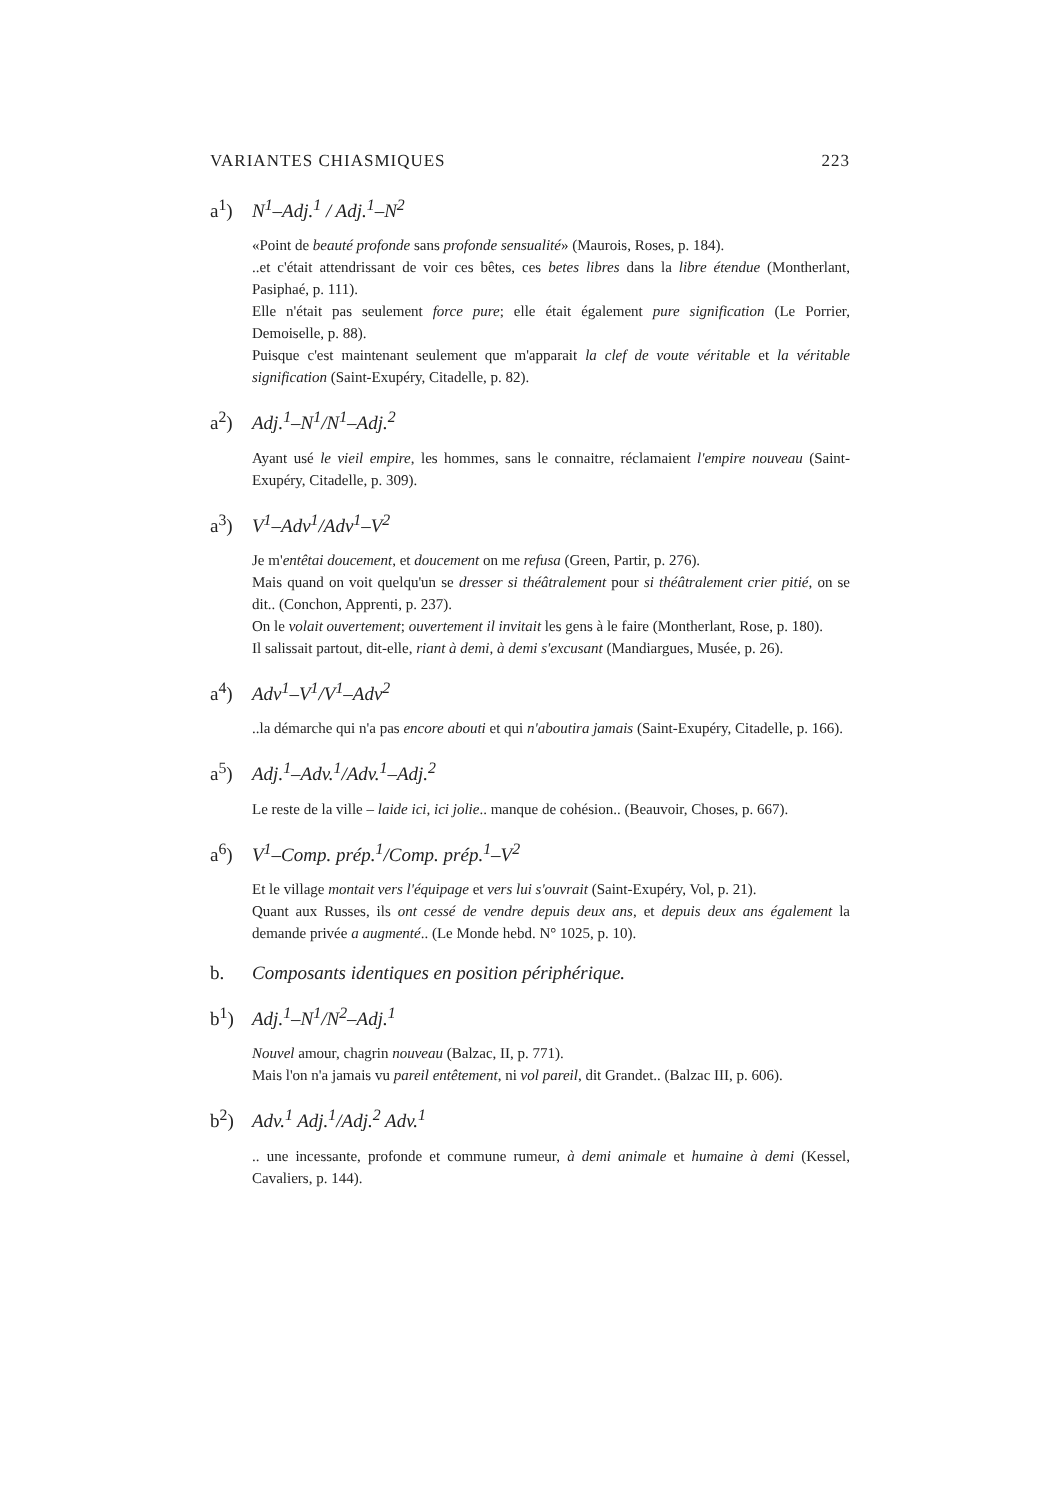VARIANTES CHIASMIQUES 223
a<sup>1</sup>) N<sup>1</sup>–Adj.<sup>1</sup> / Adj.<sup>1</sup>–N<sup>2</sup>
«Point de beauté profonde sans profonde sensualité» (Maurois, Roses, p. 184).
..et c'était attendrissant de voir ces bêtes, ces betes libres dans la libre étendue (Montherlant, Pasiphaé, p. 111).
Elle n'était pas seulement force pure; elle était également pure signification (Le Porrier, Demoiselle, p. 88).
Puisque c'est maintenant seulement que m'apparait la clef de voute véritable et la véritable signification (Saint-Exupéry, Citadelle, p. 82).
a<sup>2</sup>) Adj.<sup>1</sup>–N<sup>1</sup>/N<sup>1</sup>–Adj.<sup>2</sup>
Ayant usé le vieil empire, les hommes, sans le connaitre, réclamaient l'empire nouveau (Saint-Exupéry, Citadelle, p. 309).
a<sup>3</sup>) V<sup>1</sup>–Adv<sup>1</sup>/Adv<sup>1</sup>–V<sup>2</sup>
Je m'entêtai doucement, et doucement on me refusa (Green, Partir, p. 276).
Mais quand on voit quelqu'un se dresser si théâtralement pour si théâtralement crier pitié, on se dit.. (Conchon, Apprenti, p. 237).
On le volait ouvertement; ouvertement il invitait les gens à le faire (Montherlant, Rose, p. 180).
Il salissait partout, dit-elle, riant à demi, à demi s'excusant (Mandiargues, Musée, p. 26).
a<sup>4</sup>) Adv<sup>1</sup>–V<sup>1</sup>/V<sup>1</sup>–Adv<sup>2</sup>
..la démarche qui n'a pas encore abouti et qui n'aboutira jamais (Saint-Exupéry, Citadelle, p. 166).
a<sup>5</sup>) Adj.<sup>1</sup>–Adv.<sup>1</sup>/Adv.<sup>1</sup>–Adj.<sup>2</sup>
Le reste de la ville – laide ici, ici jolie.. manque de cohésion.. (Beauvoir, Choses, p. 667).
a<sup>6</sup>) V<sup>1</sup>–Comp. prép.<sup>1</sup>/Comp. prép.<sup>1</sup>–V<sup>2</sup>
Et le village montait vers l'équipage et vers lui s'ouvrait (Saint-Exupéry, Vol, p. 21).
Quant aux Russes, ils ont cessé de vendre depuis deux ans, et depuis deux ans également la demande privée a augmenté.. (Le Monde hebd. N° 1025, p. 10).
b. Composants identiques en position périphérique.
b<sup>1</sup>) Adj.<sup>1</sup>–N<sup>1</sup>/N<sup>2</sup>–Adj.<sup>1</sup>
Nouvel amour, chagrin nouveau (Balzac, II, p. 771).
Mais l'on n'a jamais vu pareil entêtement, ni vol pareil, dit Grandet.. (Balzac III, p. 606).
b<sup>2</sup>) Adv.<sup>1</sup> Adj.<sup>1</sup>/Adj.<sup>2</sup> Adv.<sup>1</sup>
.. une incessante, profonde et commune rumeur, à demi animale et humaine à demi (Kessel, Cavaliers, p. 144).